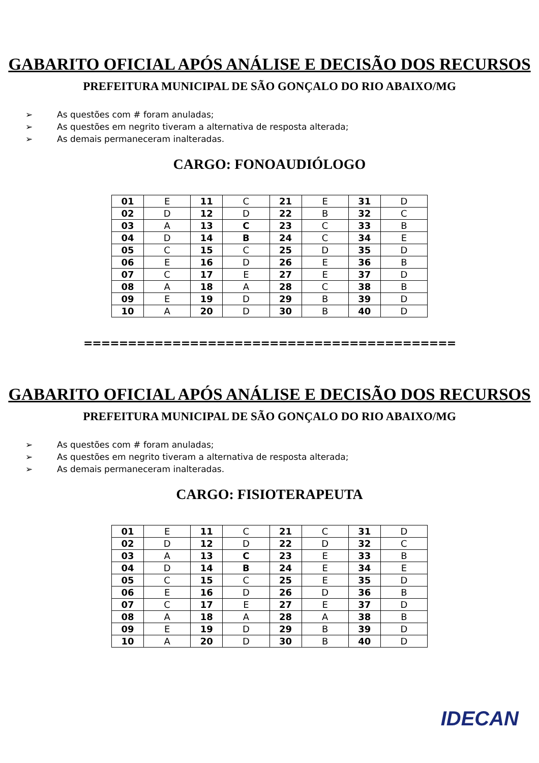GABARITO OFICIAL APÓS ANÁLISE E DECISÃO DOS RECURSOS
PREFEITURA MUNICIPAL DE SÃO GONÇALO DO RIO ABAIXO/MG
➢ As questões com # foram anuladas;
➢ As questões em negrito tiveram a alternativa de resposta alterada;
➢ As demais permaneceram inalteradas.
CARGO: FONOAUDIÓLOGO
| 01 | E | 11 | C | 21 | E | 31 | D |
| 02 | D | 12 | D | 22 | B | 32 | C |
| 03 | A | 13 | C | 23 | C | 33 | B |
| 04 | D | 14 | B | 24 | C | 34 | E |
| 05 | C | 15 | C | 25 | D | 35 | D |
| 06 | E | 16 | D | 26 | E | 36 | B |
| 07 | C | 17 | E | 27 | E | 37 | D |
| 08 | A | 18 | A | 28 | C | 38 | B |
| 09 | E | 19 | D | 29 | B | 39 | D |
| 10 | A | 20 | D | 30 | B | 40 | D |
==========================================
GABARITO OFICIAL APÓS ANÁLISE E DECISÃO DOS RECURSOS
PREFEITURA MUNICIPAL DE SÃO GONÇALO DO RIO ABAIXO/MG
➢ As questões com # foram anuladas;
➢ As questões em negrito tiveram a alternativa de resposta alterada;
➢ As demais permaneceram inalteradas.
CARGO: FISIOTERAPEUTA
| 01 | E | 11 | C | 21 | C | 31 | D |
| 02 | D | 12 | D | 22 | D | 32 | C |
| 03 | A | 13 | C | 23 | E | 33 | B |
| 04 | D | 14 | B | 24 | E | 34 | E |
| 05 | C | 15 | C | 25 | E | 35 | D |
| 06 | E | 16 | D | 26 | D | 36 | B |
| 07 | C | 17 | E | 27 | E | 37 | D |
| 08 | A | 18 | A | 28 | A | 38 | B |
| 09 | E | 19 | D | 29 | B | 39 | D |
| 10 | A | 20 | D | 30 | B | 40 | D |
IDECAN